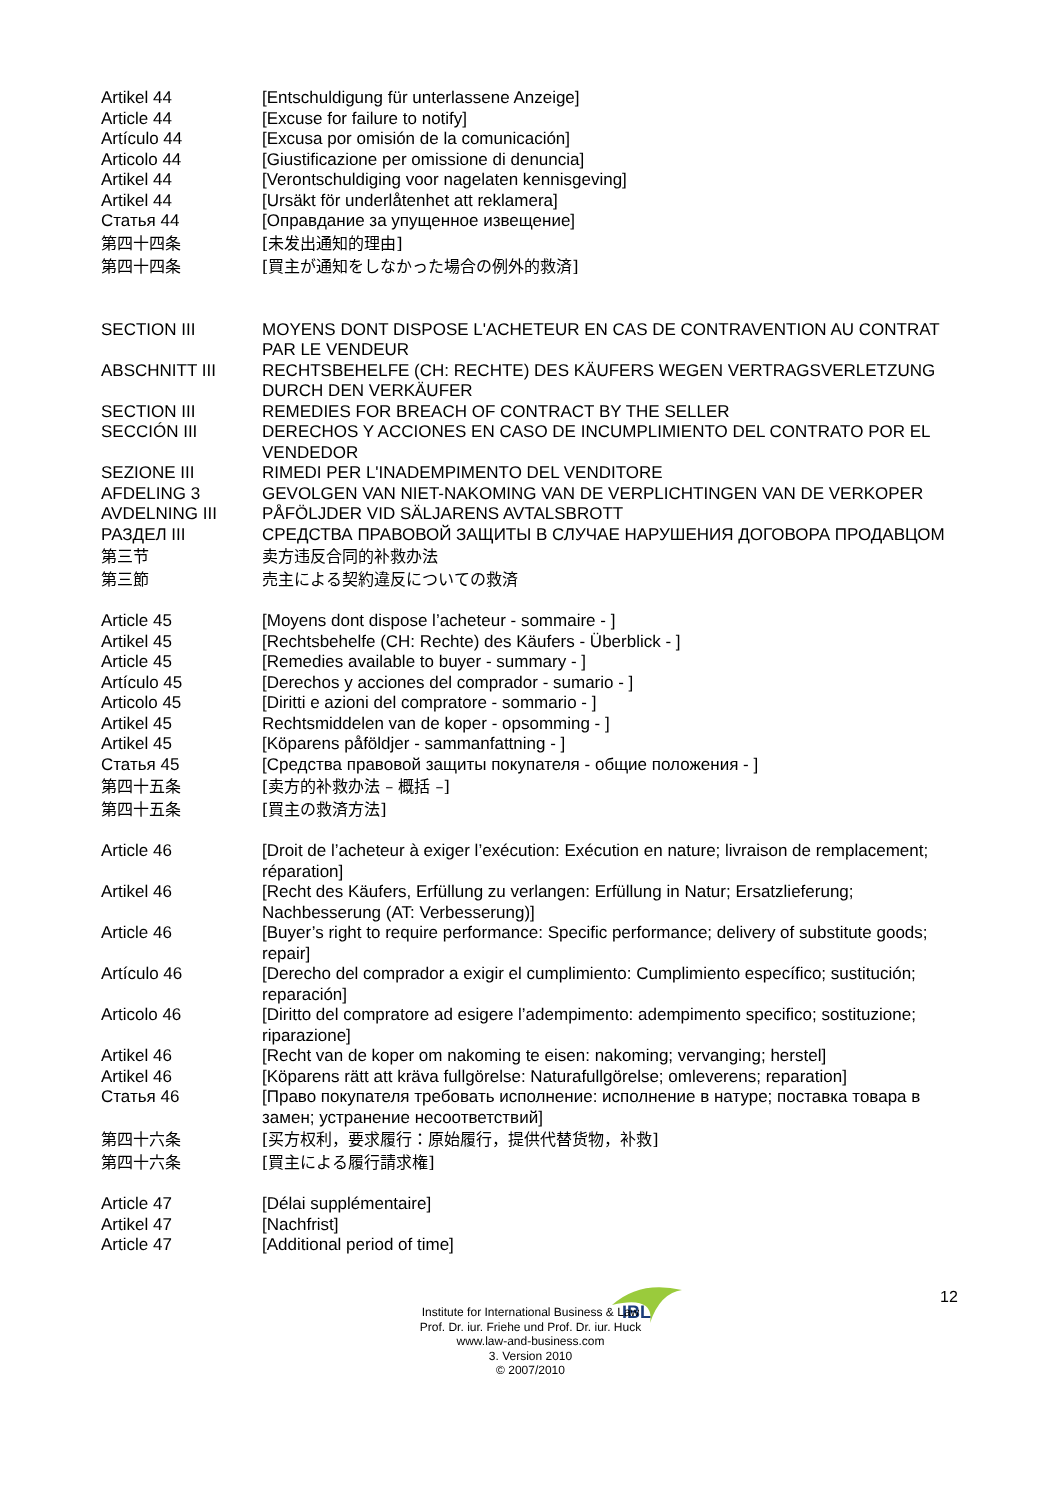Artikel 44 [Entschuldigung für unterlassene Anzeige]
Article 44 [Excuse for failure to notify]
Artículo 44 [Excusa por omisión de la comunicación]
Articolo 44 [Giustificazione per omissione di denuncia]
Artikel 44 [Verontschuldiging voor nagelaten kennisgeving]
Artikel 44 [Ursäkt för underlåtenhet att reklamera]
Статья 44 [Оправдание за упущенное извещение]
第四十四条 [未发出通知的理由]
第四十四条 [買主が通知をしなかった場合の例外的救済]
SECTION III MOYENS DONT DISPOSE L'ACHETEUR EN CAS DE CONTRAVENTION AU CONTRAT PAR LE VENDEUR
ABSCHNITT III RECHTSBEHELFE (CH: RECHTE) DES KÄUFERS WEGEN VERTRAGSVERLETZUNG DURCH DEN VERKÄUFER
SECTION III REMEDIES FOR BREACH OF CONTRACT BY THE SELLER
SECCIÓN III DERECHOS Y ACCIONES EN CASO DE INCUMPLIMIENTO DEL CONTRATO POR EL VENDEDOR
SEZIONE III RIMEDI PER L'INADEMPIMENTO DEL VENDITORE
AFDELING 3 GEVOLGEN VAN NIET-NAKOMING VAN DE VERPLICHTINGEN VAN DE VERKOPER
AVDELNING III PÅFÖLJDER VID SÄLJARENS AVTALSBROTT
РАЗДЕЛ III СРЕДСТВА ПРАВОВОЙ ЗАЩИТЫ В СЛУЧАЕ НАРУШЕНИЯ ДОГОВОРА ПРОДАВЦОМ
第三节 卖方违反合同的补救办法
第三節 売主による契約違反についての救済
Article 45 [Moyens dont dispose l’acheteur - sommaire - ]
Artikel 45 [Rechtsbehelfe (CH: Rechte) des Käufers - Überblick - ]
Article 45 [Remedies available to buyer - summary - ]
Artículo 45 [Derechos y acciones del comprador - sumario - ]
Articolo 45 [Diritti e azioni del compratore - sommario - ]
Artikel 45 Rechtsmiddelen van de koper - opsomming - ]
Artikel 45 [Köparens påföldjer - sammanfattning - ]
Статья 45 [Средства правовой защиты покупателя - общие положения - ]
第四十五条 [卖方的补救办法 – 概括 –]
第四十五条 [買主の救済方法]
Article 46 [Droit de l’acheteur à exiger l’exécution: Exécution en nature; livraison de remplacement; réparation]
Artikel 46 [Recht des Käufers, Erfüllung zu verlangen: Erfüllung in Natur; Ersatzlieferung; Nachbesserung (AT: Verbesserung)]
Article 46 [Buyer’s right to require performance: Specific performance; delivery of substitute goods; repair]
Artículo 46 [Derecho del comprador a exigir el cumplimiento: Cumplimiento específico; sustitución; reparación]
Articolo 46 [Diritto del compratore ad esigere l’adempimento: adempimento specifico; sostituzione; riparazione]
Artikel 46 [Recht van de koper om nakoming te eisen: nakoming; vervanging; herstel]
Artikel 46 [Köparens rätt att kräva fullgörelse: Naturafullgörelse; omleverens; reparation]
Статья 46 [Право покупателя требовать исполнение: исполнение в натуре; поставка товара в замен; устранение несоответствий]
第四十六条 [买方权利，要求履行：原始履行，提供代替货物，补救]
第四十六条 [買主による履行請求権]
Article 47 [Délai supplémentaire]
Artikel 47 [Nachfrist]
Article 47 [Additional period of time]
12
IBL
Institute for International Business & Law
Prof. Dr. iur. Friehe und Prof. Dr. iur. Huck
www.law-and-business.com
3. Version 2010
© 2007/2010